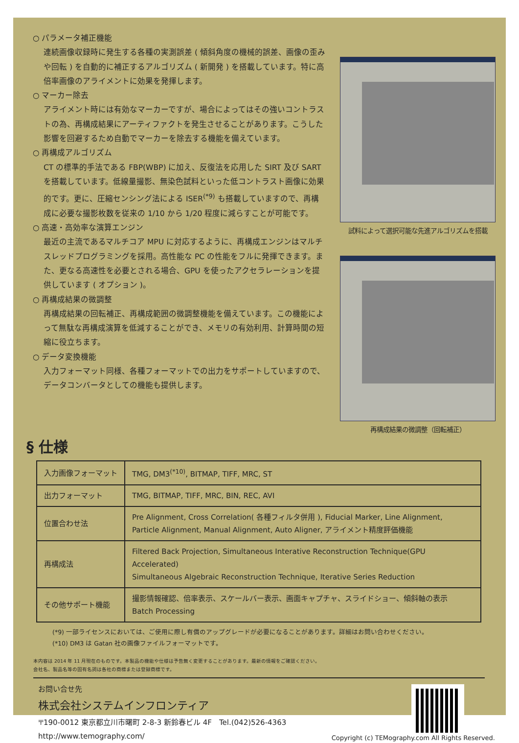○ パラメータ補正機能
連続画像収録時に発生する各種の実測誤差 ( 傾斜角度の機械的誤差、画像の歪みや回転 ) を自動的に補正するアルゴリズム ( 新開発 ) を搭載しています。特に高倍率画像のアライメントに効果を発揮します。
○ マーカー除去
アライメント時には有効なマーカーですが、場合によってはその強いコントラストの為、再構成結果にアーティファクトを発生させることがあります。こうした影響を回避するため自動でマーカーを除去する機能を備えています。
○ 再構成アルゴリズム
CT の標準的手法である FBP(WBP) に加え、反復法を応用した SIRT 及び SART を搭載しています。低線量撮影、無染色試料といった低コントラスト画像に効果的です。更に、圧縮センシング法による ISER<sup>(*9)</sup> も搭載していますので、再構成に必要な撮影枚数を従来の 1/10 から 1/20 程度に減らすことが可能です。
○ 高速・高効率な演算エンジン
最近の主流であるマルチコア MPU に対応するように、再構成エンジンはマルチスレッドプログラミングを採用。高性能な PC の性能をフルに発揮できます。また、更なる高速性を必要とされる場合、GPU を使ったアクセラレーションを提供しています ( オプション )。
○ 再構成結果の微調整
再構成結果の回転補正、再構成範囲の微調整機能を備えています。この機能によって無駄な再構成演算を低減することができ、メモリの有効利用、計算時間の短縮に役立ちます。
○ データ変換機能
入力フォーマット同様、各種フォーマットでの出力をサポートしていますので、データコンバータとしての機能も提供します。
試料によって選択可能な先進アルゴリズムを搭載
再構成結果の微調整（回転補正）
§ 仕様
| 入力画像フォーマット | TMG, DM3<sup>(*10)</sup>, BITMAP, TIFF, MRC, ST |
| 出力フォーマット | TMG, BITMAP, TIFF, MRC, BIN, REC, AVI |
| 位置合わせ法 | Pre Alignment, Cross Correlation( 各種フィルタ併用 ), Fiducial Marker, Line Alignment, Particle Alignment, Manual Alignment, Auto Aligner, アライメント精度評価機能 |
| 再構成法 | Filtered Back Projection, Simultaneous Interative Reconstruction Technique(GPU Accelerated) Simultaneous Algebraic Reconstruction Technique, Iterative Series Reduction |
| その他サポート機能 | 撮影情報確認、倍率表示、スケールバー表示、画面キャプチャ、スライドショー、傾斜軸の表示 Batch Processing |
(*9) 一部ライセンスにおいては、ご使用に際し有償のアップグレードが必要になることがあります。詳細はお問い合わせください。
(*10) DM3 は Gatan 社の画像ファイルフォーマットです。
本内容は 2014 年 11 月現在のものです。本製品の機能や仕様は予告無く変更することがあります。最新の情報をご確認ください。
会社名、製品名等の固有名詞は各社の商標または登録商標です。
お問い合せ先
株式会社システムインフロンティア
〒190-0012 東京都立川市曙町 2-8-3 新鈴春ビル 4F　Tel.(042)526-4363
http://www.temography.com/
Copyright (c) TEMography.com All Rights Reserved.